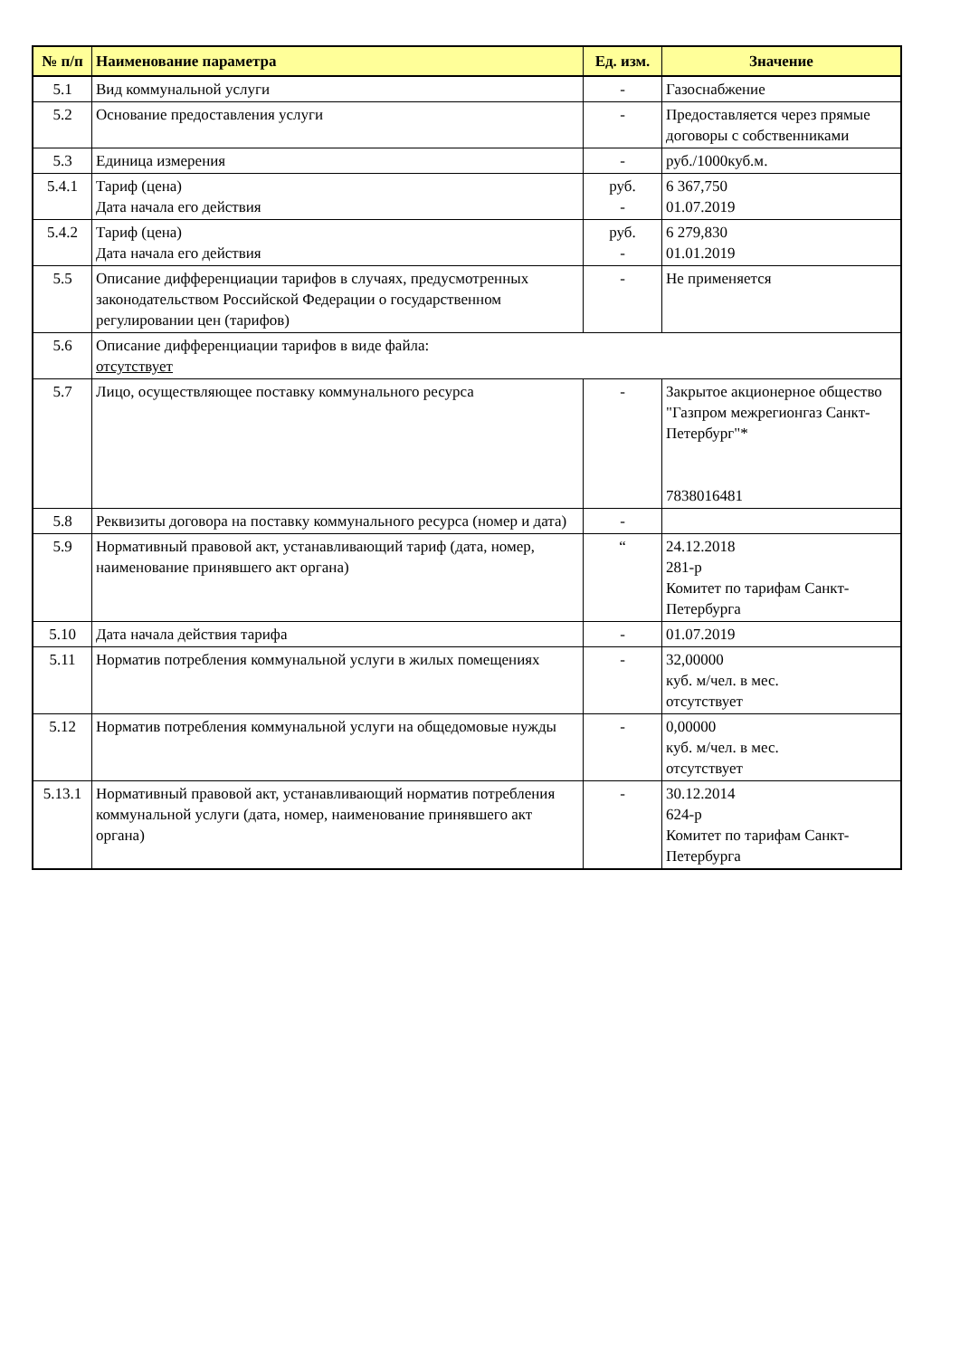| № п/п | Наименование параметра | Ед. изм. | Значение |
| --- | --- | --- | --- |
| 5.1 | Вид коммунальной услуги | - | Газоснабжение |
| 5.2 | Основание предоставления услуги | - | Предоставляется через прямые договоры с собственниками |
| 5.3 | Единица измерения | - | руб./1000куб.м. |
| 5.4.1 | Тариф (цена) Дата начала его действия | руб. - | 6 367,750 01.07.2019 |
| 5.4.2 | Тариф (цена) Дата начала его действия | руб. - | 6 279,830 01.01.2019 |
| 5.5 | Описание дифференциации тарифов в случаях, предусмотренных законодательством Российской Федерации о государственном регулировании цен (тарифов) | - | Не применяется |
| 5.6 | Описание дифференциации тарифов в виде файла: отсутствует | | |
| 5.7 | Лицо, осуществляющее поставку коммунального ресурса | - | Закрытое акционерное общество "Газпром межрегионгаз Санкт-Петербург"* 7838016481 |
| 5.8 | Реквизиты договора на поставку коммунального ресурса (номер и дата) | - | |
| 5.9 | Нормативный правовой акт, устанавливающий тариф (дата, номер, наименование принявшего акт органа) | “ | 24.12.2018 281-р Комитет по тарифам Санкт-Петербурга |
| 5.10 | Дата начала действия тарифа | - | 01.07.2019 |
| 5.11 | Норматив потребления коммунальной услуги в жилых помещениях | - | 32,00000 куб. м/чел. в мес. отсутствует |
| 5.12 | Норматив потребления коммунальной услуги на общедомовые нужды | - | 0,00000 куб. м/чел. в мес. отсутствует |
| 5.13.1 | Нормативный правовой акт, устанавливающий норматив потребления коммунальной услуги (дата, номер, наименование принявшего акт органа) | - | 30.12.2014 624-р Комитет по тарифам Санкт-Петербурга |